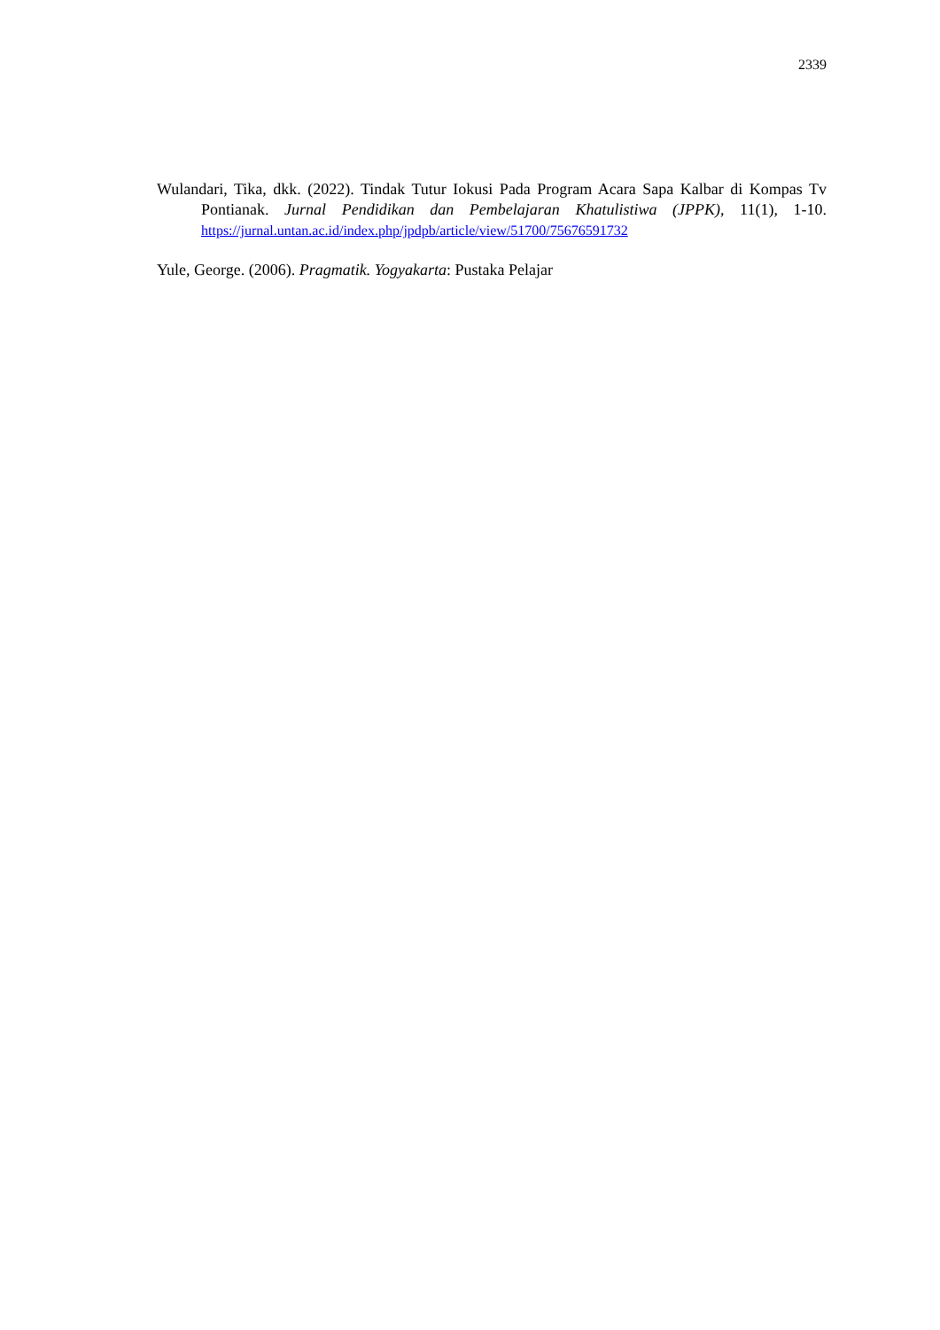2339
Wulandari, Tika, dkk. (2022). Tindak Tutur Iokusi Pada Program Acara Sapa Kalbar di Kompas Tv Pontianak. Jurnal Pendidikan dan Pembelajaran Khatulistiwa (JPPK), 11(1), 1-10. https://jurnal.untan.ac.id/index.php/jpdpb/article/view/51700/75676591732
Yule, George. (2006). Pragmatik. Yogyakarta: Pustaka Pelajar